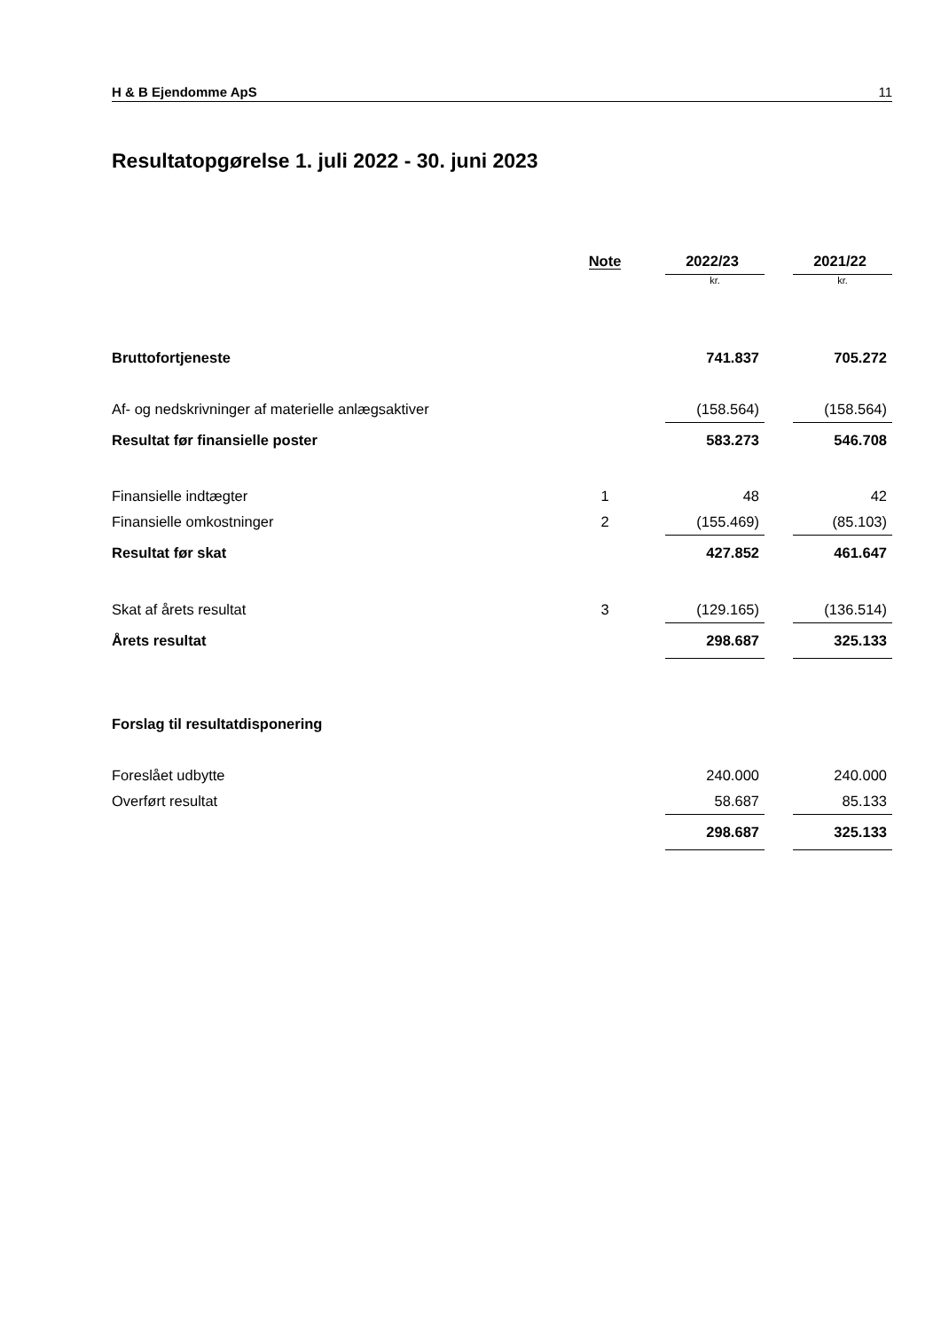H & B Ejendomme ApS 11
Resultatopgørelse 1. juli 2022 - 30. juni 2023
| | Note | | 2022/23 | | 2021/22 |
| --- | --- | --- | --- | --- | --- |
| | | | kr. | | kr. |
| Bruttofortjeneste | | | 741.837 | | 705.272 |
| Af- og nedskrivninger af materielle anlægsaktiver | | | (158.564) | | (158.564) |
| Resultat før finansielle poster | | | 583.273 | | 546.708 |
| Finansielle indtægter | 1 | | 48 | | 42 |
| Finansielle omkostninger | 2 | | (155.469) | | (85.103) |
| Resultat før skat | | | 427.852 | | 461.647 |
| Skat af årets resultat | 3 | | (129.165) | | (136.514) |
| Årets resultat | | | 298.687 | | 325.133 |
| Forslag til resultatdisponering | | | | | |
| Foreslået udbytte | | | 240.000 | | 240.000 |
| Overført resultat | | | 58.687 | | 85.133 |
| | | | 298.687 | | 325.133 |